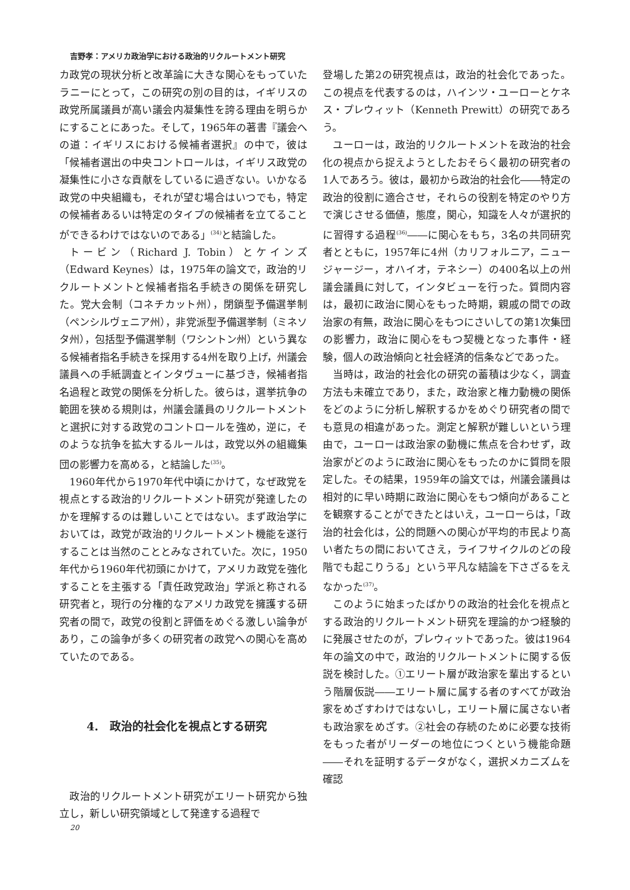吉野孝：アメリカ政治学における政治的リクルートメント研究
カ政党の現状分析と改革論に大きな関心をもっていたラニーにとって，この研究の別の目的は，イギリスの政党所属議員が高い議会内凝集性を誇る理由を明らかにすることにあった。そして，1965年の著書『議会への道：イギリスにおける候補者選択』の中で，彼は「候補者選出の中央コントロールは，イギリス政党の凝集性に小さな貢献をしているに過ぎない。いかなる政党の中央組織も，それが望む場合はいつでも，特定の候補者あるいは特定のタイプの候補者を立てることができるわけではないのである」<sup>(34)</sup>と結論した。
トービン（Richard J. Tobin）とケインズ（Edward Keynes）は，1975年の論文で，政治的リクルートメントと候補者指名手続きの関係を研究した。党大会制（コネチカット州），閉鎖型予備選挙制（ペンシルヴェニア州），非党派型予備選挙制（ミネソタ州），包括型予備選挙制（ワシントン州）という異なる候補者指名手続きを採用する4州を取り上げ，州議会議員への手紙調査とインタヴューに基づき，候補者指名過程と政党の関係を分析した。彼らは，選挙抗争の範囲を狭める規則は，州議会議員のリクルートメントと選択に対する政党のコントロールを強め，逆に，そのような抗争を拡大するルールは，政党以外の組織集団の影響力を高める，と結論した<sup>(35)</sup>。
1960年代から1970年代中頃にかけて，なぜ政党を視点とする政治的リクルートメント研究が発達したのかを理解するのは難しいことではない。まず政治学においては，政党が政治的リクルートメント機能を遂行することは当然のこととみなされていた。次に，1950年代から1960年代初頭にかけて，アメリカ政党を強化することを主張する「責任政党政治」学派と称される研究者と，現行の分権的なアメリカ政党を擁護する研究者の間で，政党の役割と評価をめぐる激しい論争があり，この論争が多くの研究者の政党への関心を高めていたのである。
4.　政治的社会化を視点とする研究
政治的リクルートメント研究がエリート研究から独立し，新しい研究領域として発達する過程で
登場した第2の研究視点は，政治的社会化であった。この視点を代表するのは，ハインツ・ユーローとケネス・プレウィット（Kenneth Prewitt）の研究であろう。
ユーローは，政治的リクルートメントを政治的社会化の視点から捉えようとしたおそらく最初の研究者の1人であろう。彼は，最初から政治的社会化――特定の政治的役割に適合させ，それらの役割を特定のやり方で演じさせる価値，態度，関心，知識を人々が選択的に習得する過程<sup>(36)</sup>――に関心をもち，3名の共同研究者とともに，1957年に4州（カリフォルニア，ニュージャージー，オハイオ，テネシー）の400名以上の州議会議員に対して，インタビューを行った。質問内容は，最初に政治に関心をもった時期，親戚の間での政治家の有無，政治に関心をもつにさいしての第1次集団の影響力，政治に関心をもつ契機となった事件・経験，個人の政治傾向と社会経済的信条などであった。
当時は，政治的社会化の研究の蓄積は少なく，調査方法も未確立であり，また，政治家と権力動機の関係をどのように分析し解釈するかをめぐり研究者の間でも意見の相違があった。測定と解釈が難しいという理由で，ユーローは政治家の動機に焦点を合わせず，政治家がどのように政治に関心をもったのかに質問を限定した。その結果，1959年の論文では，州議会議員は相対的に早い時期に政治に関心をもつ傾向があることを観察することができたとはいえ，ユーローらは，「政治的社会化は，公的問題への関心が平均的市民より高い者たちの間においてさえ，ライフサイクルのどの段階でも起こりうる」という平凡な結論を下さざるをえなかった<sup>(37)</sup>。
このように始まったばかりの政治的社会化を視点とする政治的リクルートメント研究を理論的かつ経験的に発展させたのが，プレウィットであった。彼は1964年の論文の中で，政治的リクルートメントに関する仮説を検討した。①エリート層が政治家を輩出するという階層仮説――エリート層に属する者のすべてが政治家をめざすわけではないし，エリート層に属さない者も政治家をめざす。②社会の存続のために必要な技術をもった者がリーダーの地位につくという機能命題――それを証明するデータがなく，選択メカニズムを確認
20